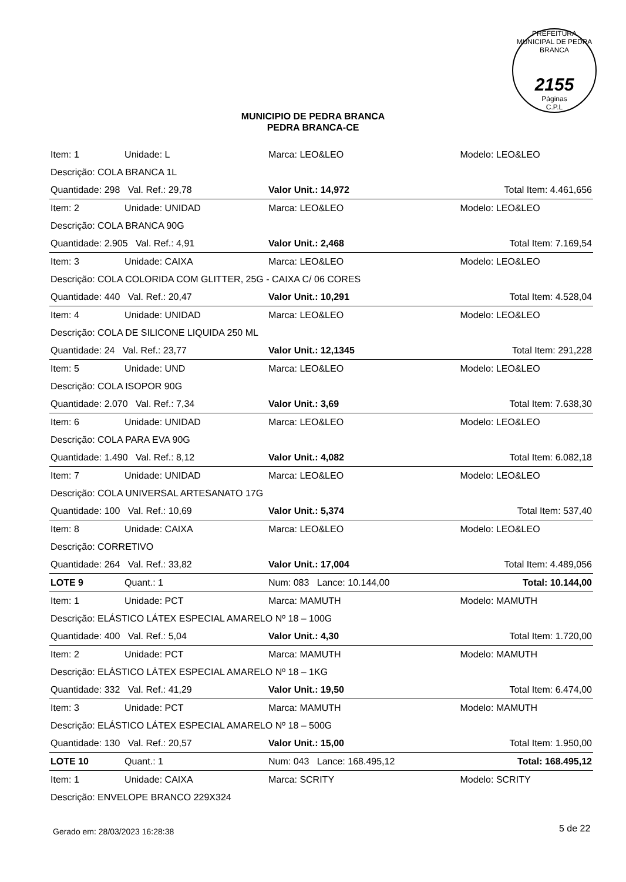PREFEITURA MUNICIPAL DE PEDRA BRANCA
2155
Páginas
C.P.L
MUNICIPIO DE PEDRA BRANCA
PEDRA BRANCA-CE
| Item: 1 | Unidade: L | Marca: LEO&LEO | Modelo: LEO&LEO | |
| Descrição: COLA BRANCA 1L | | | | |
| Quantidade: 298 Val. Ref.: 29,78 | | Valor Unit.: 14,972 | | Total Item: 4.461,656 |
| Item: 2 | Unidade: UNIDAD | Marca: LEO&LEO | Modelo: LEO&LEO | |
| Descrição: COLA BRANCA 90G | | | | |
| Quantidade: 2.905 Val. Ref.: 4,91 | | Valor Unit.: 2,468 | | Total Item: 7.169,54 |
| Item: 3 | Unidade: CAIXA | Marca: LEO&LEO | Modelo: LEO&LEO | |
| Descrição: COLA COLORIDA COM GLITTER, 25G - CAIXA C/ 06 CORES | | | | |
| Quantidade: 440 Val. Ref.: 20,47 | | Valor Unit.: 10,291 | | Total Item: 4.528,04 |
| Item: 4 | Unidade: UNIDAD | Marca: LEO&LEO | Modelo: LEO&LEO | |
| Descrição: COLA DE SILICONE LIQUIDA 250 ML | | | | |
| Quantidade: 24 Val. Ref.: 23,77 | | Valor Unit.: 12,1345 | | Total Item: 291,228 |
| Item: 5 | Unidade: UND | Marca: LEO&LEO | Modelo: LEO&LEO | |
| Descrição: COLA ISOPOR 90G | | | | |
| Quantidade: 2.070 Val. Ref.: 7,34 | | Valor Unit.: 3,69 | | Total Item: 7.638,30 |
| Item: 6 | Unidade: UNIDAD | Marca: LEO&LEO | Modelo: LEO&LEO | |
| Descrição: COLA PARA EVA 90G | | | | |
| Quantidade: 1.490 Val. Ref.: 8,12 | | Valor Unit.: 4,082 | | Total Item: 6.082,18 |
| Item: 7 | Unidade: UNIDAD | Marca: LEO&LEO | Modelo: LEO&LEO | |
| Descrição: COLA UNIVERSAL ARTESANATO 17G | | | | |
| Quantidade: 100 Val. Ref.: 10,69 | | Valor Unit.: 5,374 | | Total Item: 537,40 |
| Item: 8 | Unidade: CAIXA | Marca: LEO&LEO | Modelo: LEO&LEO | |
| Descrição: CORRETIVO | | | | |
| Quantidade: 264 Val. Ref.: 33,82 | | Valor Unit.: 17,004 | | Total Item: 4.489,056 |
| LOTE 9 | Quant.: 1 | Num: 083 Lance: 10.144,00 | | Total: 10.144,00 |
| Item: 1 | Unidade: PCT | Marca: MAMUTH | Modelo: MAMUTH | |
| Descrição: ELÁSTICO LÁTEX ESPECIAL AMARELO Nº 18 – 100G | | | | |
| Quantidade: 400 Val. Ref.: 5,04 | | Valor Unit.: 4,30 | | Total Item: 1.720,00 |
| Item: 2 | Unidade: PCT | Marca: MAMUTH | Modelo: MAMUTH | |
| Descrição: ELÁSTICO LÁTEX ESPECIAL AMARELO Nº 18 – 1KG | | | | |
| Quantidade: 332 Val. Ref.: 41,29 | | Valor Unit.: 19,50 | | Total Item: 6.474,00 |
| Item: 3 | Unidade: PCT | Marca: MAMUTH | Modelo: MAMUTH | |
| Descrição: ELÁSTICO LÁTEX ESPECIAL AMARELO Nº 18 – 500G | | | | |
| Quantidade: 130 Val. Ref.: 20,57 | | Valor Unit.: 15,00 | | Total Item: 1.950,00 |
| LOTE 10 | Quant.: 1 | Num: 043 Lance: 168.495,12 | | Total: 168.495,12 |
| Item: 1 | Unidade: CAIXA | Marca: SCRITY | Modelo: SCRITY | |
| Descrição: ENVELOPE BRANCO 229X324 | | | | |
Gerado em: 28/03/2023 16:28:38 5 de 22